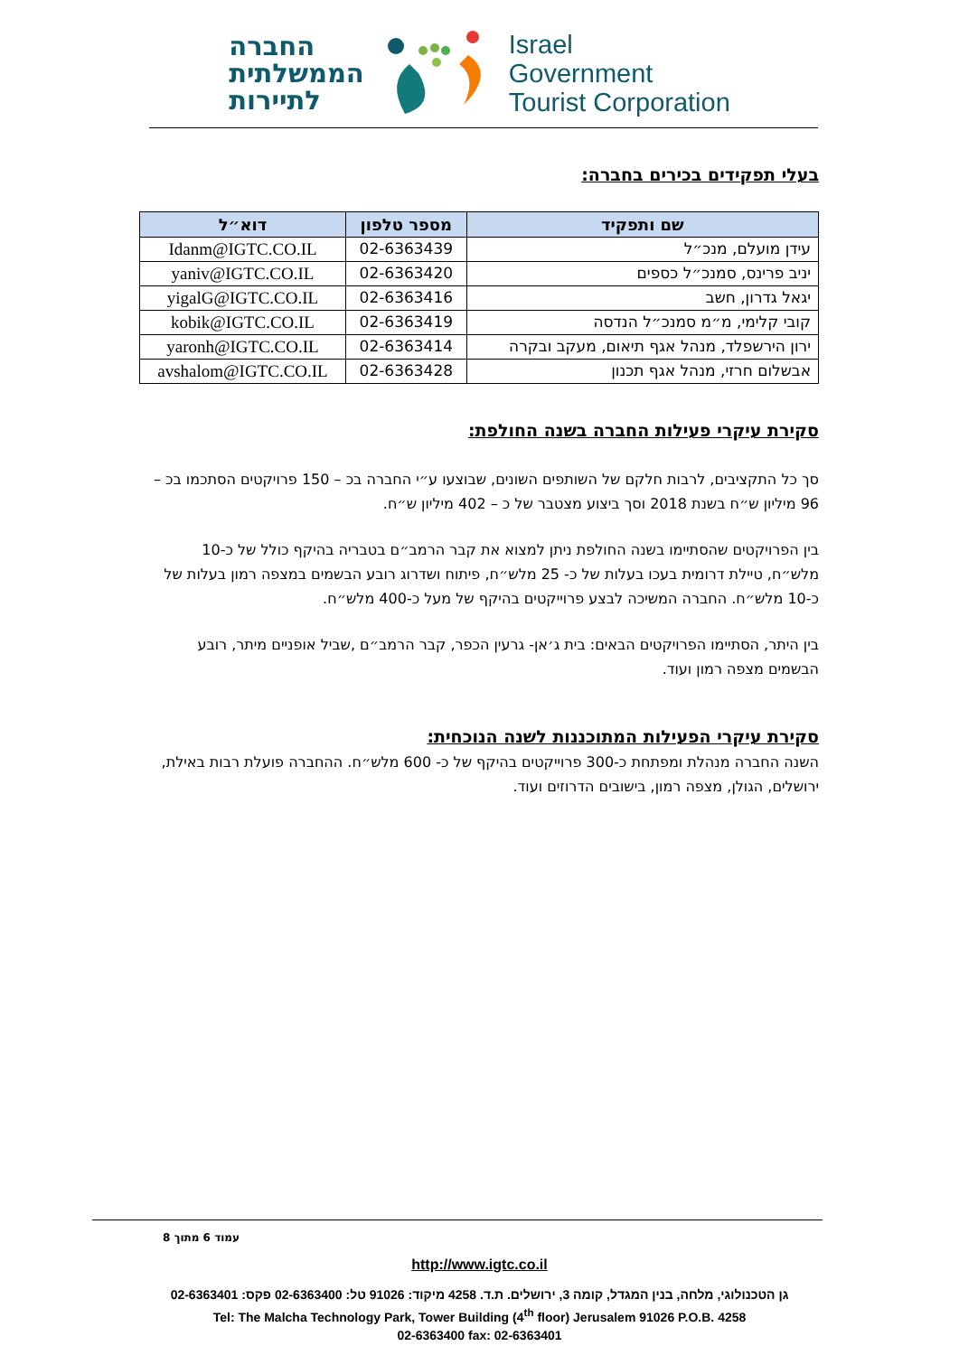החברה
הממשלתית
לתיירות
Israel
Government
Tourist Corporation
בעלי תפקידים בכירים בחברה:
| שם ותפקיד | מספר טלפון | דוא״ל |
| --- | --- | --- |
| עידן מועלם, מנכ״ל | 02-6363439 | Idanm@IGTC.CO.IL |
| יניב פרינס, סמנכ״ל כספים | 02-6363420 | yaniv@IGTC.CO.IL |
| יגאל גדרון, חשב | 02-6363416 | yigalG@IGTC.CO.IL |
| קובי קלימי, מ״מ סמנכ״ל הנדסה | 02-6363419 | kobik@IGTC.CO.IL |
| ירון הירשפלד, מנהל אגף תיאום, מעקב ובקרה | 02-6363414 | yaronh@IGTC.CO.IL |
| אבשלום חרזי, מנהל אגף תכנון | 02-6363428 | avshalom@IGTC.CO.IL |
סקירת עיקרי פעילות החברה בשנה החולפת:
סך כל התקציבים, לרבות חלקם של השותפים השונים, שבוצעו ע״י החברה בכ – 150 פרויקטים הסתכמו בכ – 96 מיליון ש״ח בשנת 2018 וסך ביצוע מצטבר של כ – 402 מיליון ש״ח.
בין הפרויקטים שהסתיימו בשנה החולפת ניתן למצוא את קבר הרמב״ם בטבריה בהיקף כולל של כ-10 מלש״ח, טיילת דרומית בעכו בעלות של כ- 25 מלש״ח, פיתוח ושדרוג רובע הבשמים במצפה רמון בעלות של כ-10 מלש״ח. החברה המשיכה לבצע פרוייקטים בהיקף של מעל כ-400 מלש״ח.
בין היתר, הסתיימו הפרויקטים הבאים: בית ג׳אן- גרעין הכפר, קבר הרמב״ם ,שביל אופניים מיתר, רובע הבשמים מצפה רמון ועוד.
סקירת עיקרי הפעילות המתוכננות לשנה הנוכחית:
השנה החברה מנהלת ומפתחת כ-300 פרוייקטים בהיקף של כ- 600 מלש״ח. ההחברה פועלת רבות באילת, ירושלים, הגולן, מצפה רמון, בישובים הדרוזים ועוד.
עמוד 6 מתוך 8
http://www.igtc.co.il
גן הטכנולוגי, מלחה, בנין המגדל, קומה 3, ירושלים. ת.ד. 4258 מיקוד: 91026 טל: 02-6363400 פקס: 02-6363401
Tel: The Malcha Technology Park, Tower Building (4<sup>th</sup> floor) Jerusalem 91026 P.O.B. 4258
02-6363400 fax: 02-6363401